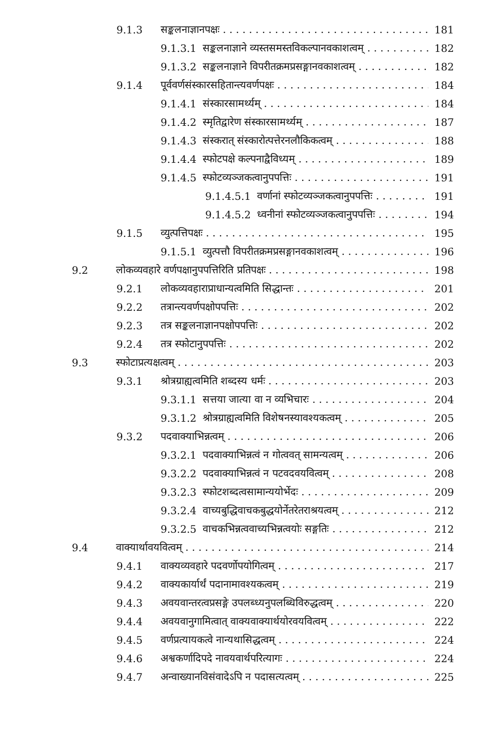9.1.3 सङ्कलनाज्ञानपक्षः 181
9.1.3.1 सङ्कलनाज्ञाने व्यस्तसमस्तविकल्पानवकाशत्वम् 182
9.1.3.2 सङ्कलनाज्ञाने विपरीतक्रमप्रसङ्गानवकाशत्वम् 182
9.1.4 पूर्ववर्णसंस्कारसहितान्त्यवर्णपक्षः 184
9.1.4.1 संस्कारसामर्थ्यम् 184
9.1.4.2 स्मृतिद्वारेण संस्कारसामर्थ्यम् 187
9.1.4.3 संस्करात् संस्कारोत्पत्तेरनलौकिकत्वम् 188
9.1.4.4 स्फोटपक्षे कल्पनाद्वैविध्यम् 189
9.1.4.5 स्फोटव्यञ्जकत्वानुपपत्तिः 191
9.1.4.5.1 वर्णानां स्फोटव्यञ्जकत्वानुपपत्तिः 191
9.1.4.5.2 ध्वनीनां स्फोटव्यञ्जकत्वानुपपत्तिः 194
9.1.5 व्युत्पत्तिपक्षः 195
9.1.5.1 व्युत्पत्तौ विपरीतक्रमप्रसङ्गानवकाशत्वम् 196
9.2 लोकव्यवहारे वर्णपक्षानुपपत्तिरिति प्रतिपक्षः 198
9.2.1 लोकव्यवहाराप्राधान्यत्वमिति सिद्धान्तः 201
9.2.2 तत्रान्त्यवर्णपक्षोपपत्तिः 202
9.2.3 तत्र सङ्कलनाज्ञानपक्षोपपत्तिः 202
9.2.4 तत्र स्फोटानुपपत्तिः 202
9.3 स्फोटाप्रत्यक्षत्वम् 203
9.3.1 श्रोत्रग्राह्यत्वमिति शब्दस्य धर्मः 203
9.3.1.1 सत्तया जात्या वा न व्यभिचारः 204
9.3.1.2 श्रोत्रग्राह्यत्वमिति विशेषनस्यावश्यकत्वम् 205
9.3.2 पदवाक्याभिन्नत्वम् 206
9.3.2.1 पदवाक्याभिन्नत्वं न गोत्ववत् सामन्यत्वम् 206
9.3.2.2 पदवाक्याभिन्नत्वं न पटवदवयवित्वम् 208
9.3.2.3 स्फोटशब्दत्वसामान्ययोर्भेदः 209
9.3.2.4 वाच्यबुद्धिवाचकबुद्धयोर्नेतरेतराश्रयत्वम् 212
9.3.2.5 वाचकभिन्नत्ववाच्यभिन्नत्वयोः सङ्गतिः 212
9.4 वाक्यार्थावयवित्वम् 214
9.4.1 वाक्यव्यवहारे पदवर्णोपयोगित्वम् 217
9.4.2 वाक्यकार्यार्थं पदानामावश्यकत्वम् 219
9.4.3 अवयवान्तरत्वप्रसङ्गे उपलब्ध्यनुपलब्धिविरुद्धत्वम् 220
9.4.4 अवयवानुगामित्वात् वाक्यवाक्यार्थयोरवयवित्वम् 222
9.4.5 वर्णप्रत्यायकत्वे नान्यथासिद्धत्वम् 224
9.4.6 अश्वकर्णादिपदे नावयवार्थपरित्यागः 224
9.4.7 अन्वाख्यानविसंवादेऽपि न पदासत्यत्वम् 225